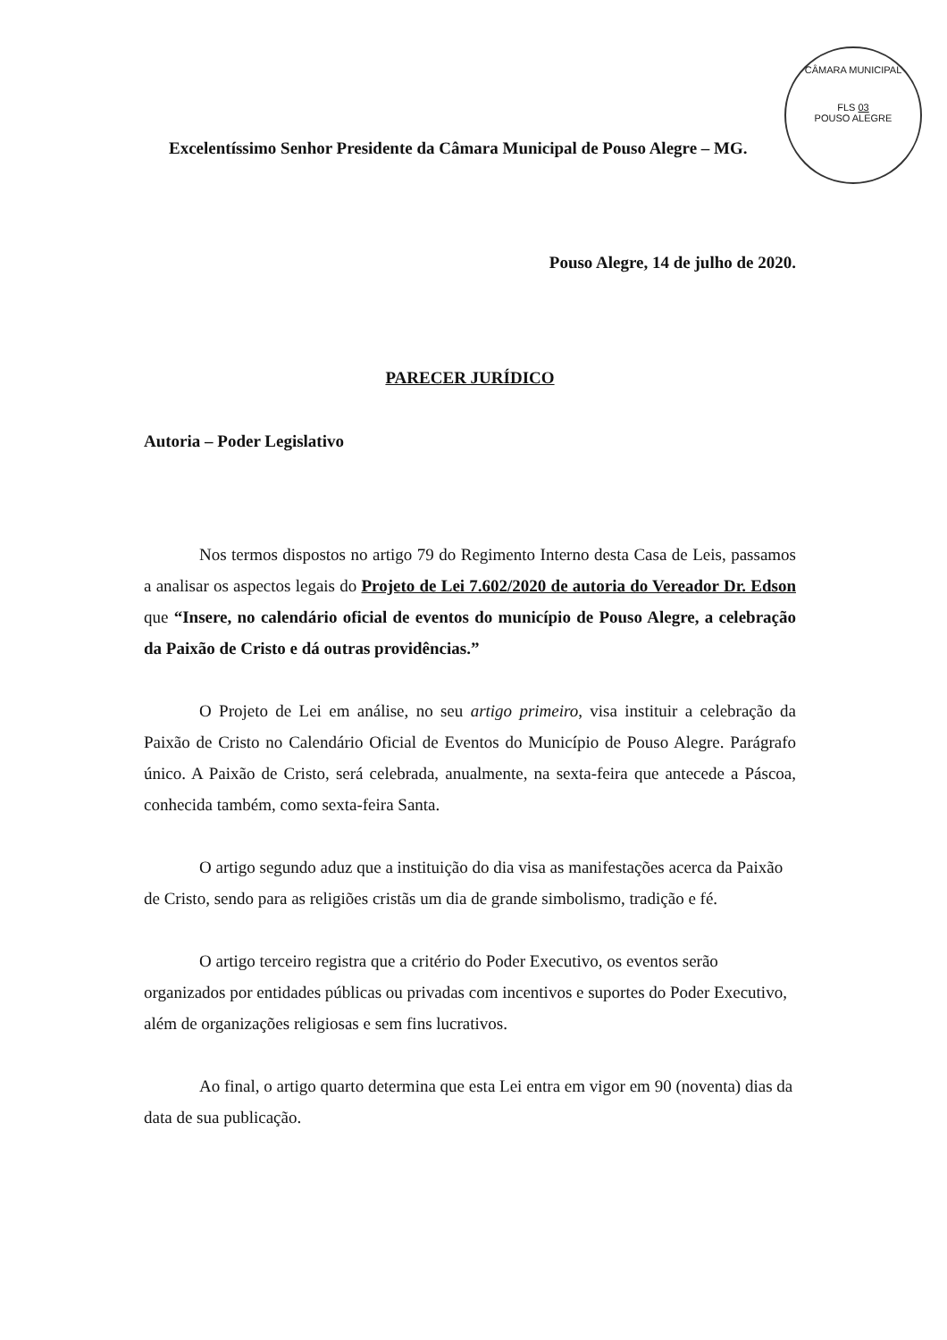CÂMARA MUNICIPAL
FLS 03
POUSO ALEGRE
Excelentíssimo Senhor Presidente da Câmara Municipal de Pouso Alegre – MG.
Pouso Alegre, 14 de julho de 2020.
PARECER JURÍDICO
Autoria – Poder Legislativo
Nos termos dispostos no artigo 79 do Regimento Interno desta Casa de Leis, passamos a analisar os aspectos legais do Projeto de Lei 7.602/2020 de autoria do Vereador Dr. Edson que “Insere, no calendário oficial de eventos do município de Pouso Alegre, a celebração da Paixão de Cristo e dá outras providências.”
O Projeto de Lei em análise, no seu artigo primeiro, visa instituir a celebração da Paixão de Cristo no Calendário Oficial de Eventos do Município de Pouso Alegre. Parágrafo único. A Paixão de Cristo, será celebrada, anualmente, na sexta-feira que antecede a Páscoa, conhecida também, como sexta-feira Santa.
O artigo segundo aduz que a instituição do dia visa as manifestações acerca da Paixão de Cristo, sendo para as religiões cristãs um dia de grande simbolismo, tradição e fé.
O artigo terceiro registra que a critério do Poder Executivo, os eventos serão organizados por entidades públicas ou privadas com incentivos e suportes do Poder Executivo, além de organizações religiosas e sem fins lucrativos.
Ao final, o artigo quarto determina que esta Lei entra em vigor em 90 (noventa) dias da data de sua publicação.